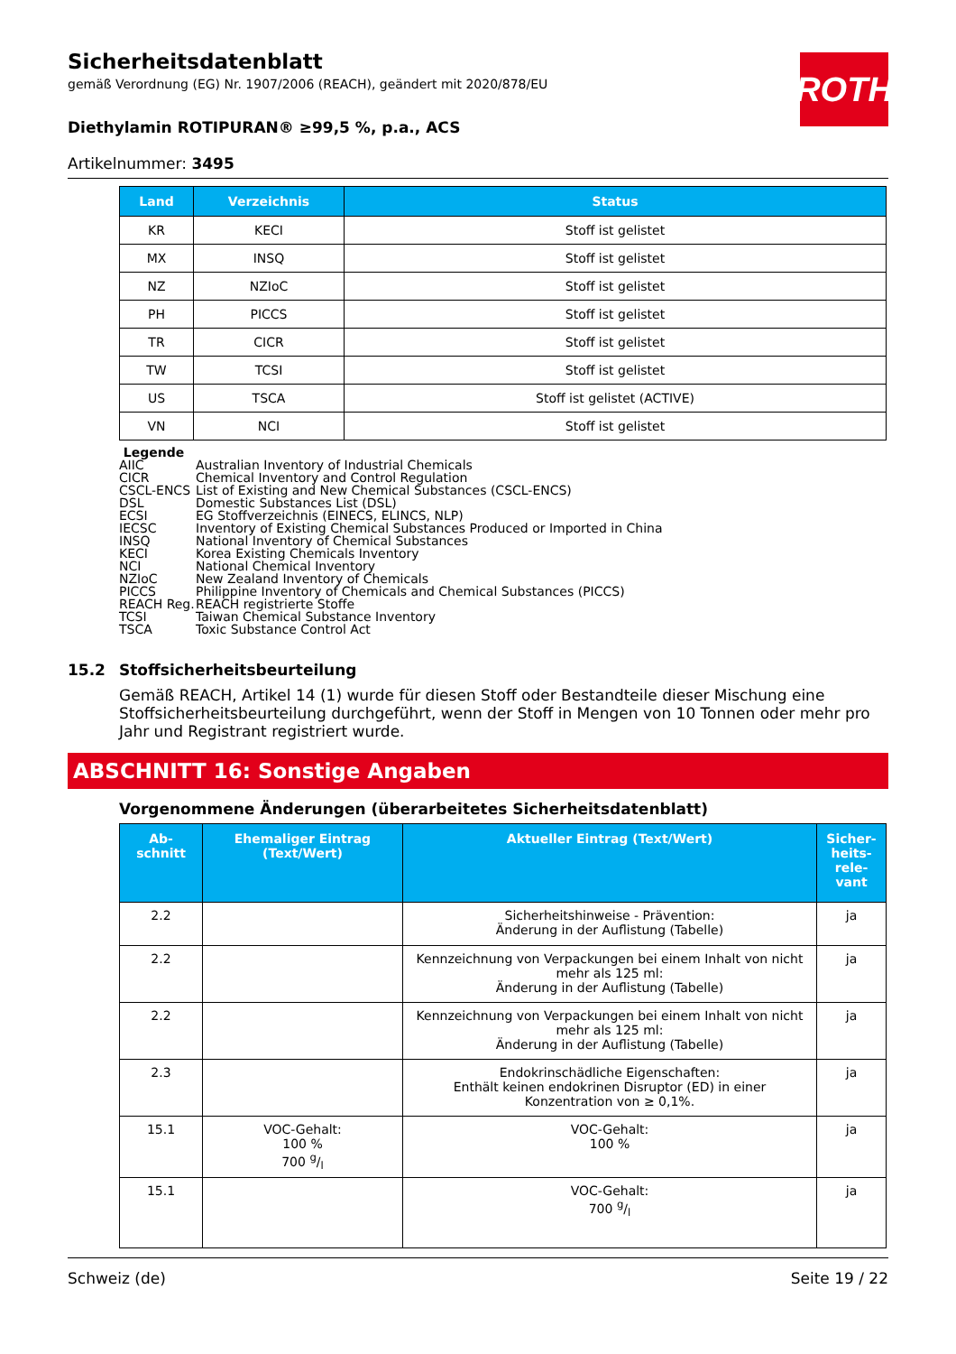ROTH
Sicherheitsdatenblatt
gemäß Verordnung (EG) Nr. 1907/2006 (REACH), geändert mit 2020/878/EU
Diethylamin ROTIPURAN® ≥99,5 %, p.a., ACS
Artikelnummer: 3495
| Land | Verzeichnis | Status |
| --- | --- | --- |
| KR | KECI | Stoff ist gelistet |
| MX | INSQ | Stoff ist gelistet |
| NZ | NZIoC | Stoff ist gelistet |
| PH | PICCS | Stoff ist gelistet |
| TR | CICR | Stoff ist gelistet |
| TW | TCSI | Stoff ist gelistet |
| US | TSCA | Stoff ist gelistet (ACTIVE) |
| VN | NCI | Stoff ist gelistet |
Legende
AIIC Australian Inventory of Industrial Chemicals
CICR Chemical Inventory and Control Regulation
CSCL-ENCS List of Existing and New Chemical Substances (CSCL-ENCS)
DSL Domestic Substances List (DSL)
ECSI EG Stoffverzeichnis (EINECS, ELINCS, NLP)
IECSC Inventory of Existing Chemical Substances Produced or Imported in China
INSQ National Inventory of Chemical Substances
KECI Korea Existing Chemicals Inventory
NCI National Chemical Inventory
NZIoC New Zealand Inventory of Chemicals
PICCS Philippine Inventory of Chemicals and Chemical Substances (PICCS)
REACH Reg. REACH registrierte Stoffe
TCSI Taiwan Chemical Substance Inventory
TSCA Toxic Substance Control Act
15.2 Stoffsicherheitsbeurteilung
Gemäß REACH, Artikel 14 (1) wurde für diesen Stoff oder Bestandteile dieser Mischung eine Stoffsicherheitsbeurteilung durchgeführt, wenn der Stoff in Mengen von 10 Tonnen oder mehr pro Jahr und Registrant registriert wurde.
ABSCHNITT 16: Sonstige Angaben
Vorgenommene Änderungen (überarbeitetes Sicherheitsdatenblatt)
| Ab- schnitt | Ehemaliger Eintrag (Text/Wert) | Aktueller Eintrag (Text/Wert) | Sicher- heits- rele- vant |
| --- | --- | --- | --- |
| 2.2 | | Sicherheitshinweise - Prävention: Änderung in der Auflistung (Tabelle) | ja |
| 2.2 | | Kennzeichnung von Verpackungen bei einem Inhalt von nicht mehr als 125 ml: Änderung in der Auflistung (Tabelle) | ja |
| 2.2 | | Kennzeichnung von Verpackungen bei einem Inhalt von nicht mehr als 125 ml: Änderung in der Auflistung (Tabelle) | ja |
| 2.3 | | Endokrinschädliche Eigenschaften: Enthält keinen endokrinen Disruptor (ED) in einer Konzentration von ≥ 0,1%. | ja |
| 15.1 | VOC-Gehalt: 100 % 700 g/l | VOC-Gehalt: 100 % | ja |
| 15.1 | | VOC-Gehalt: 700 g/l | ja |
Schweiz (de) Seite 19 / 22